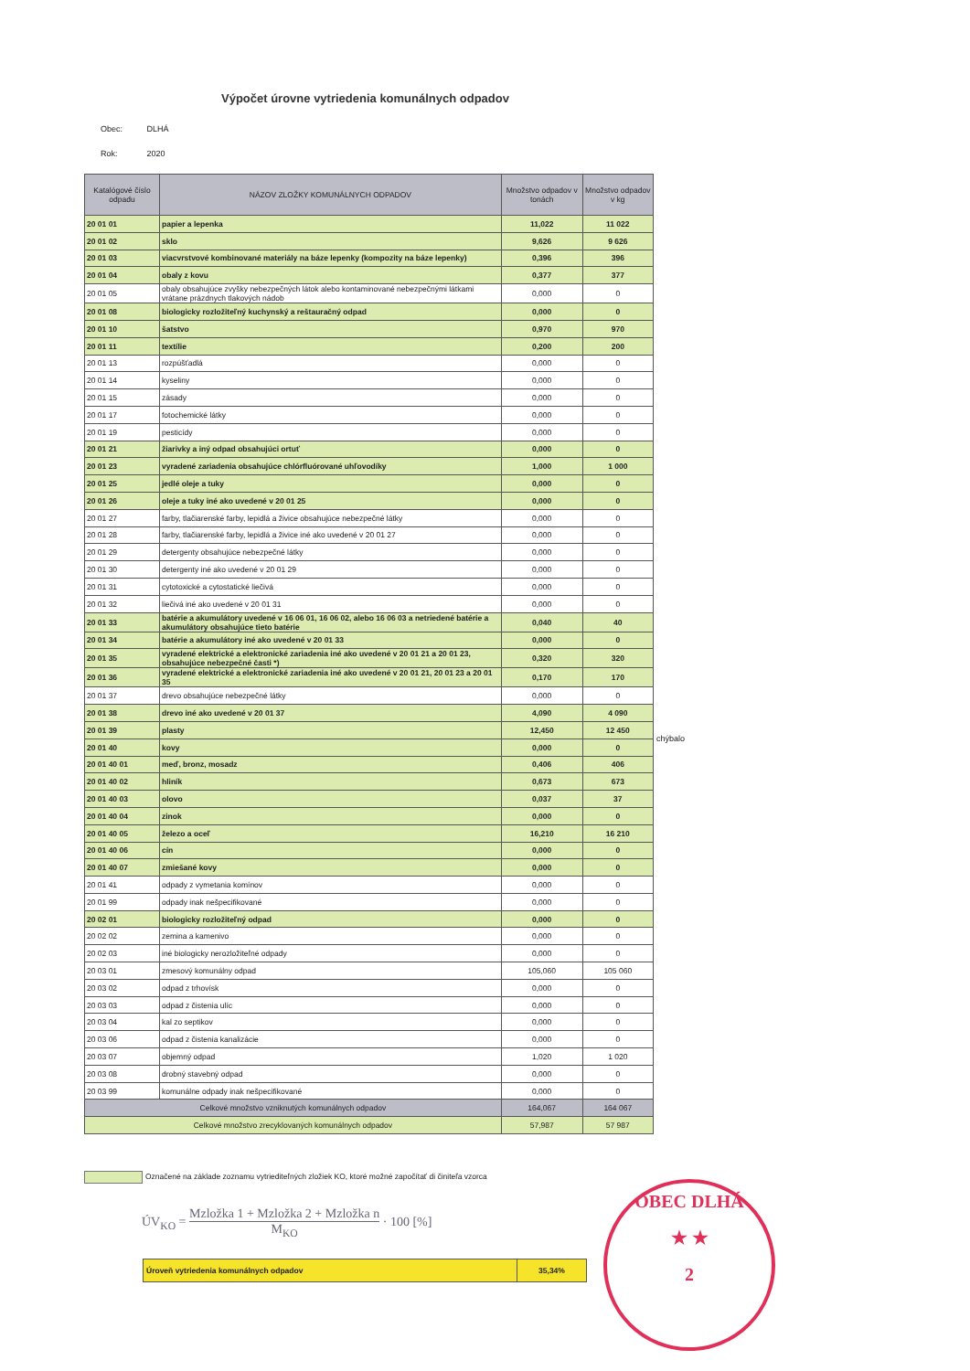Výpočet úrovne vytriedenia komunálnych odpadov
Obec: DLHÁ
Rok: 2020
| Katalógové číslo odpadu | NÁZOV ZLOŽKY KOMUNÁLNYCH ODPADOV | Množstvo odpadov v tonách | Množstvo odpadov v kg |
| --- | --- | --- | --- |
| 20 01 01 | papier a lepenka | 11,022 | 11 022 |
| 20 01 02 | sklo | 9,626 | 9 626 |
| 20 01 03 | viacvrstvové kombinované materiály na báze lepenky (kompozity na báze lepenky) | 0,396 | 396 |
| 20 01 04 | obaly z kovu | 0,377 | 377 |
| 20 01 05 | obaly obsahujúce zvyšky nebezpečných látok alebo kontaminované nebezpečnými látkami vrátane prázdnych tlakových nádob | 0,000 | 0 |
| 20 01 08 | biologicky rozložiteľný kuchynský a reštauračný odpad | 0,000 | 0 |
| 20 01 10 | šatstvo | 0,970 | 970 |
| 20 01 11 | textílie | 0,200 | 200 |
| 20 01 13 | rozpúšťadlá | 0,000 | 0 |
| 20 01 14 | kyseliny | 0,000 | 0 |
| 20 01 15 | zásady | 0,000 | 0 |
| 20 01 17 | fotochemické látky | 0,000 | 0 |
| 20 01 19 | pesticídy | 0,000 | 0 |
| 20 01 21 | žiarivky a iný odpad obsahujúci ortuť | 0,000 | 0 |
| 20 01 23 | vyradené zariadenia obsahujúce chlórfluórované uhľovodíky | 1,000 | 1 000 |
| 20 01 25 | jedlé oleje a tuky | 0,000 | 0 |
| 20 01 26 | oleje a tuky iné ako uvedené v 20 01 25 | 0,000 | 0 |
| 20 01 27 | farby, tlačiarenské farby, lepidlá a živice obsahujúce nebezpečné látky | 0,000 | 0 |
| 20 01 28 | farby, tlačiarenské farby, lepidlá a živice iné ako uvedené v 20 01 27 | 0,000 | 0 |
| 20 01 29 | detergenty obsahujúce nebezpečné látky | 0,000 | 0 |
| 20 01 30 | detergenty iné ako uvedené v 20 01 29 | 0,000 | 0 |
| 20 01 31 | cytotoxické a cytostatické liečivá | 0,000 | 0 |
| 20 01 32 | liečivá iné ako uvedené v 20 01 31 | 0,000 | 0 |
| 20 01 33 | batérie a akumulátory uvedené v 16 06 01, 16 06 02, alebo 16 06 03 a netriedené batérie a akumulátory obsahujúce tieto batérie | 0,040 | 40 |
| 20 01 34 | batérie a akumulátory iné ako uvedené v 20 01 33 | 0,000 | 0 |
| 20 01 35 | vyradené elektrické a elektronické zariadenia iné ako uvedené v 20 01 21 a 20 01 23, obsahujúce nebezpečné časti *) | 0,320 | 320 |
| 20 01 36 | vyradené elektrické a elektronické zariadenia iné ako uvedené v 20 01 21, 20 01 23 a 20 01 35 | 0,170 | 170 |
| 20 01 37 | drevo obsahujúce nebezpečné látky | 0,000 | 0 |
| 20 01 38 | drevo iné ako uvedené v 20 01 37 | 4,090 | 4 090 |
| 20 01 39 | plasty | 12,450 | 12 450 |
| 20 01 40 | kovy | 0,000 | 0 |
| 20 01 40 01 | meď, bronz, mosadz | 0,406 | 406 |
| 20 01 40 02 | hliník | 0,673 | 673 |
| 20 01 40 03 | olovo | 0,037 | 37 |
| 20 01 40 04 | zinok | 0,000 | 0 |
| 20 01 40 05 | železo a oceľ | 16,210 | 16 210 |
| 20 01 40 06 | cín | 0,000 | 0 |
| 20 01 40 07 | zmiešané kovy | 0,000 | 0 |
| 20 01 41 | odpady z vymetania komínov | 0,000 | 0 |
| 20 01 99 | odpady inak nešpecifikované | 0,000 | 0 |
| 20 02 01 | biologicky rozložiteľný odpad | 0,000 | 0 |
| 20 02 02 | zemina a kamenivo | 0,000 | 0 |
| 20 02 03 | iné biologicky nerozložiteľné odpady | 0,000 | 0 |
| 20 03 01 | zmesový komunálny odpad | 105,060 | 105 060 |
| 20 03 02 | odpad z trhovísk | 0,000 | 0 |
| 20 03 03 | odpad z čistenia ulíc | 0,000 | 0 |
| 20 03 04 | kal zo septikov | 0,000 | 0 |
| 20 03 06 | odpad z čistenia kanalizácie | 0,000 | 0 |
| 20 03 07 | objemný odpad | 1,020 | 1 020 |
| 20 03 08 | drobný stavebný odpad | 0,000 | 0 |
| 20 03 99 | komunálne odpady inak nešpecifikované | 0,000 | 0 |
| Celkové množstvo vzniknutých komunálnych odpadov | | 164,067 | 164 067 |
| Celkové množstvo zrecyklovaných komunálnych odpadov | | 57,987 | 57 987 |
chýbalo
Označené na základe zoznamu vytriediteľných zložiek KO, ktoré možné započítať di činiteľa vzorca
ÚV<sub>KO</sub> = Mzložka 1 + Mzložka 2 + Mzložka n M<sub>KO</sub> · 100 [%]
Úroveň vytriedenia komunálnych odpadov
35,34%
OBEC DLHÁ
★ ★
2